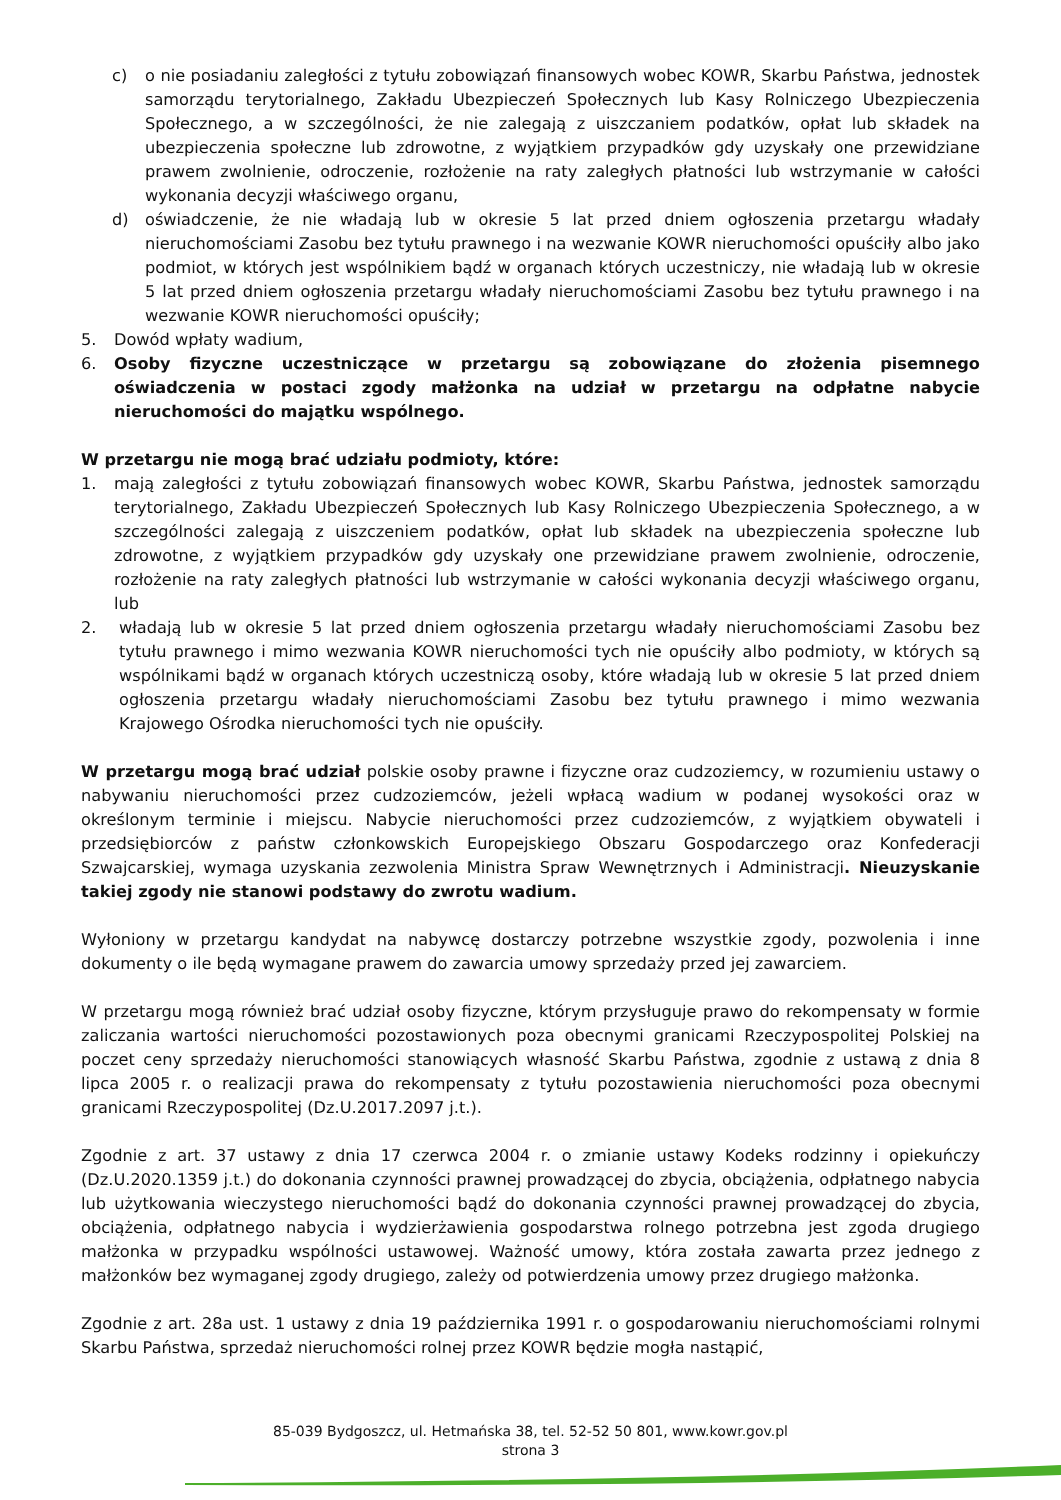c) o nie posiadaniu zaległości z tytułu zobowiązań finansowych wobec KOWR, Skarbu Państwa, jednostek samorządu terytorialnego, Zakładu Ubezpieczeń Społecznych lub Kasy Rolniczego Ubezpieczenia Społecznego, a w szczególności, że nie zalegają z uiszczaniem podatków, opłat lub składek na ubezpieczenia społeczne lub zdrowotne, z wyjątkiem przypadków gdy uzyskały one przewidziane prawem zwolnienie, odroczenie, rozłożenie na raty zaległych płatności lub wstrzymanie w całości wykonania decyzji właściwego organu,
d) oświadczenie, że nie władają lub w okresie 5 lat przed dniem ogłoszenia przetargu władały nieruchomościami Zasobu bez tytułu prawnego i na wezwanie KOWR nieruchomości opuściły albo jako podmiot, w których jest wspólnikiem bądź w organach których uczestniczy, nie władają lub w okresie 5 lat przed dniem ogłoszenia przetargu władały nieruchomościami Zasobu bez tytułu prawnego i na wezwanie KOWR nieruchomości opuściły;
5. Dowód wpłaty wadium,
6. Osoby fizyczne uczestniczące w przetargu są zobowiązane do złożenia pisemnego oświadczenia w postaci zgody małżonka na udział w przetargu na odpłatne nabycie nieruchomości do majątku wspólnego.
W przetargu nie mogą brać udziału podmioty, które:
1. mają zaległości z tytułu zobowiązań finansowych wobec KOWR, Skarbu Państwa, jednostek samorządu terytorialnego, Zakładu Ubezpieczeń Społecznych lub Kasy Rolniczego Ubezpieczenia Społecznego, a w szczególności zalegają z uiszczeniem podatków, opłat lub składek na ubezpieczenia społeczne lub zdrowotne, z wyjątkiem przypadków gdy uzyskały one przewidziane prawem zwolnienie, odroczenie, rozłożenie na raty zaległych płatności lub wstrzymanie w całości wykonania decyzji właściwego organu, lub
2. władają lub w okresie 5 lat przed dniem ogłoszenia przetargu władały nieruchomościami Zasobu bez tytułu prawnego i mimo wezwania KOWR nieruchomości tych nie opuściły albo podmioty, w których są wspólnikami bądź w organach których uczestniczą osoby, które władają lub w okresie 5 lat przed dniem ogłoszenia przetargu władały nieruchomościami Zasobu bez tytułu prawnego i mimo wezwania Krajowego Ośrodka nieruchomości tych nie opuściły.
W przetargu mogą brać udział polskie osoby prawne i fizyczne oraz cudzoziemcy, w rozumieniu ustawy o nabywaniu nieruchomości przez cudzoziemców, jeżeli wpłacą wadium w podanej wysokości oraz w określonym terminie i miejscu. Nabycie nieruchomości przez cudzoziemców, z wyjątkiem obywateli i przedsiębiorców z państw członkowskich Europejskiego Obszaru Gospodarczego oraz Konfederacji Szwajcarskiej, wymaga uzyskania zezwolenia Ministra Spraw Wewnętrznych i Administracji. Nieuzyskanie takiej zgody nie stanowi podstawy do zwrotu wadium.
Wyłoniony w przetargu kandydat na nabywcę dostarczy potrzebne wszystkie zgody, pozwolenia i inne dokumenty o ile będą wymagane prawem do zawarcia umowy sprzedaży przed jej zawarciem.
W przetargu mogą również brać udział osoby fizyczne, którym przysługuje prawo do rekompensaty w formie zaliczania wartości nieruchomości pozostawionych poza obecnymi granicami Rzeczypospolitej Polskiej na poczet ceny sprzedaży nieruchomości stanowiących własność Skarbu Państwa, zgodnie z ustawą z dnia 8 lipca 2005 r. o realizacji prawa do rekompensaty z tytułu pozostawienia nieruchomości poza obecnymi granicami Rzeczypospolitej (Dz.U.2017.2097 j.t.).
Zgodnie z art. 37 ustawy z dnia 17 czerwca 2004 r. o zmianie ustawy Kodeks rodzinny i opiekuńczy (Dz.U.2020.1359 j.t.) do dokonania czynności prawnej prowadzącej do zbycia, obciążenia, odpłatnego nabycia lub użytkowania wieczystego nieruchomości bądź do dokonania czynności prawnej prowadzącej do zbycia, obciążenia, odpłatnego nabycia i wydzierżawienia gospodarstwa rolnego potrzebna jest zgoda drugiego małżonka w przypadku wspólności ustawowej. Ważność umowy, która została zawarta przez jednego z małżonków bez wymaganej zgody drugiego, zależy od potwierdzenia umowy przez drugiego małżonka.
Zgodnie z art. 28a ust. 1 ustawy z dnia 19 października 1991 r. o gospodarowaniu nieruchomościami rolnymi Skarbu Państwa, sprzedaż nieruchomości rolnej przez KOWR będzie mogła nastąpić,
85-039 Bydgoszcz, ul. Hetmańska 38, tel. 52-52 50 801, www.kowr.gov.pl
strona 3